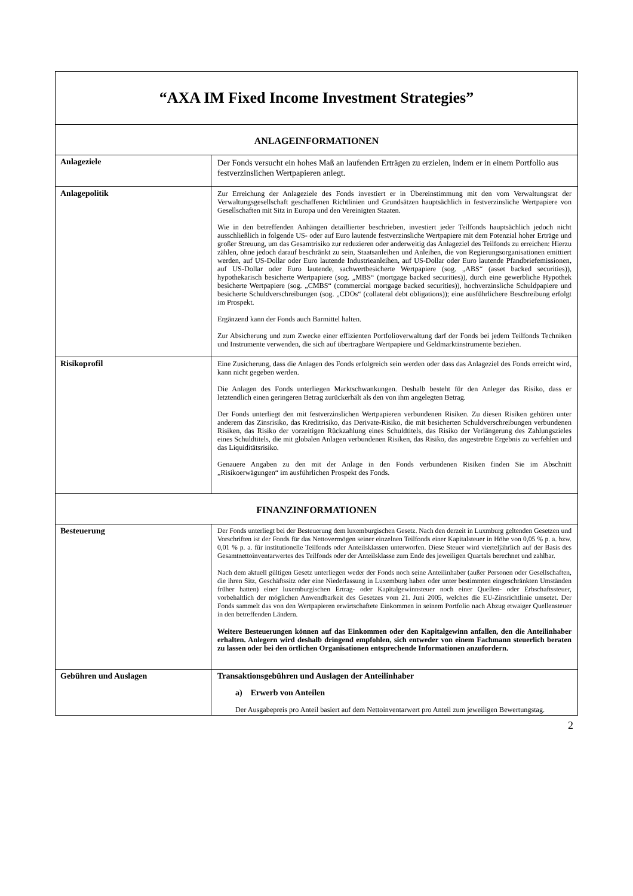| “AXA IM Fixed Income Investment Strategies” | |
| --- | --- |
| ANLAGEINFORMATIONEN | |
| Anlageziele | Der Fonds versucht ein hohes Maß an laufenden Erträgen zu erzielen, indem er in einem Portfolio aus festverzinslichen Wertpapieren anlegt. |
| Anlagepolitik | Zur Erreichung der Anlageziele des Fonds investiert er in Übereinstimmung mit den vom Verwaltungsrat der Verwaltungsgesellschaft geschaffenen Richtlinien und Grundsätzen hauptsächlich in festverzinsliche Wertpapiere von Gesellschaften mit Sitz in Europa und den Vereinigten Staaten. Wie in den betreffenden Anhängen detaillierter beschrieben, investiert jeder Teilfonds hauptsächlich jedoch nicht ausschließlich in folgende US- oder auf Euro lautende festverzinsliche Wertpapiere mit dem Potenzial hoher Erträge und großer Streuung, um das Gesamtrisiko zur reduzieren oder anderweitig das Anlageziel des Teilfonds zu erreichen: Hierzu zählen, ohne jedoch darauf beschränkt zu sein, Staatsanleihen und Anleihen, die von Regierungsorganisationen emittiert werden, auf US-Dollar oder Euro lautende Industrieanleihen, auf US-Dollar oder Euro lautende Pfandbriefemissionen, auf US-Dollar oder Euro lautende, sachwertbesicherte Wertpapiere (sog. „ABS“ (asset backed securities)), hypothekarisch besicherte Wertpapiere (sog. „MBS“ (mortgage backed securities)), durch eine gewerbliche Hypothek besicherte Wertpapiere (sog. „CMBS“ (commercial mortgage backed securities)), hochverzinsliche Schuldpapiere und besicherte Schuldverschreibungen (sog. „CDOs“ (collateral debt obligations)); eine ausführlichere Beschreibung erfolgt im Prospekt. Ergänzend kann der Fonds auch Barmittel halten. Zur Absicherung und zum Zwecke einer effizienten Portfolioverwaltung darf der Fonds bei jedem Teilfonds Techniken und Instrumente verwenden, die sich auf übertragbare Wertpapiere und Geldmarktinstrumente beziehen. |
| Risikoprofil | Eine Zusicherung, dass die Anlagen des Fonds erfolgreich sein werden oder dass das Anlageziel des Fonds erreicht wird, kann nicht gegeben werden. Die Anlagen des Fonds unterliegen Marktschwankungen. Deshalb besteht für den Anleger das Risiko, dass er letztendlich einen geringeren Betrag zurückerhält als den von ihm angelegten Betrag. Der Fonds unterliegt den mit festverzinslichen Wertpapieren verbundenen Risiken. Zu diesen Risiken gehören unter anderem das Zinsrisiko, das Kreditrisiko, das Derivate-Risiko, die mit besicherten Schuldverschreibungen verbundenen Risiken, das Risiko der vorzeitigen Rückzahlung eines Schuldtitels, das Risiko der Verlängerung des Zahlungszieles eines Schuldtitels, die mit globalen Anlagen verbundenen Risiken, das Risiko, das angestrebte Ergebnis zu verfehlen und das Liquiditätsrisiko. Genauere Angaben zu den mit der Anlage in den Fonds verbundenen Risiken finden Sie im Abschnitt „Risikoerwägungen“ im ausführlichen Prospekt des Fonds. |
| FINANZINFORMATIONEN | |
| Besteuerung | Der Fonds unterliegt bei der Besteuerung dem luxemburgischen Gesetz. Nach den derzeit in Luxmburg geltenden Gesetzen und Vorschriften ist der Fonds für das Nettovermögen seiner einzelnen Teilfonds einer Kapitalsteuer in Höhe von 0,05 % p. a. bzw. 0,01 % p. a. für institutionelle Teilfonds oder Anteilsklassen unterworfen. Diese Steuer wird vierteljährlich auf der Basis des Gesamtnettoinventarwertes des Teilfonds oder der Anteilsklasse zum Ende des jeweiligen Quartals berechnet und zahlbar. Nach dem aktuell gültigen Gesetz unterliegen weder der Fonds noch seine Anteilinhaber (außer Personen oder Gesellschaften, die ihren Sitz, Geschäftssitz oder eine Niederlassung in Luxemburg haben oder unter bestimmten eingeschränkten Umständen früher hatten) einer luxemburgischen Ertrag- oder Kapitalgewinnsteuer noch einer Quellen- oder Erbschaftssteuer, vorbehaltlich der möglichen Anwendbarkeit des Gesetzes vom 21. Juni 2005, welches die EU-Zinsrichtlinie umsetzt. Der Fonds sammelt das von den Wertpapieren erwirtschaftete Einkommen in seinem Portfolio nach Abzug etwaiger Quellensteuer in den betreffenden Ländern. Weitere Besteuerungen können auf das Einkommen oder den Kapitalgewinn anfallen, den die Anteilinhaber erhalten. Anlegern wird deshalb dringend empfohlen, sich entweder von einem Fachmann steuerlich beraten zu lassen oder bei den örtlichen Organisationen entsprechende Informationen anzufordern. |
| Gebühren und Auslagen | Transaktionsgebühren und Auslagen der Anteilinhaber a) Erwerb von Anteilen Der Ausgabepreis pro Anteil basiert auf dem Nettoinventarwert pro Anteil zum jeweiligen Bewertungstag. |
2